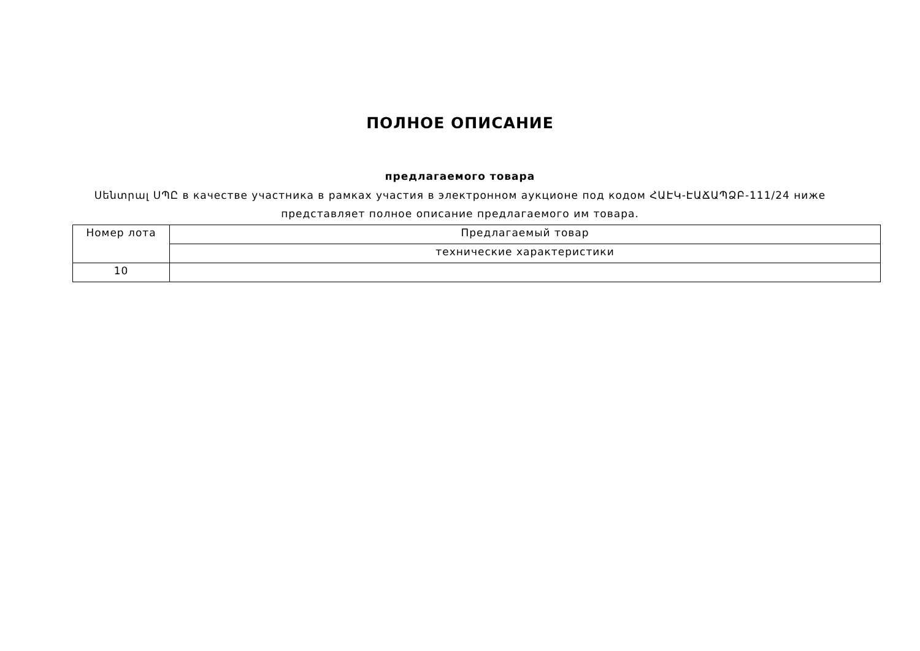ПОЛНОЕ ОПИСАНИЕ
предлагаемого товара
Սենտրալ ՍՊԸ в качестве участника в рамках участия в электронном аукционе под кодом ՀԱԷԿ-ԷԱՃԱՊՁԲ-111/24 ниже
представляет полное описание предлагаемого им товара.
| Номер лота | Предлагаемый товар |
| --- | --- |
| | технические характеристики |
| 10 | |